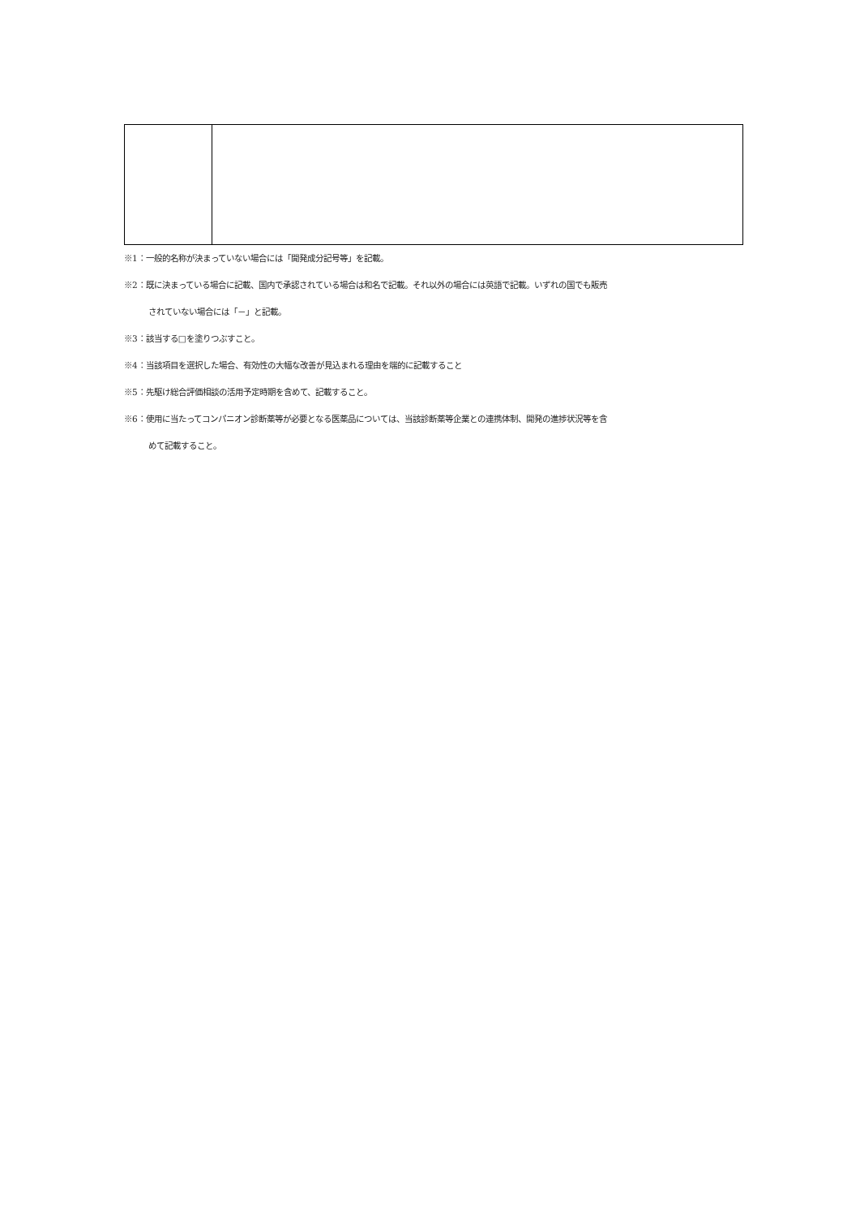※1：一般的名称が決まっていない場合には「開発成分記号等」を記載。
※2：既に決まっている場合に記載、国内で承認されている場合は和名で記載。それ以外の場合には英語で記載。いずれの国でも販売
されていない場合には「－」と記載。
※3：該当する□を塗りつぶすこと。
※4：当該項目を選択した場合、有効性の大幅な改善が見込まれる理由を端的に記載すること
※5：先駆け総合評価相談の活用予定時期を含めて、記載すること。
※6：使用に当たってコンパニオン診断薬等が必要となる医薬品については、当該診断薬等企業との連携体制、開発の進捗状況等を含
めて記載すること。